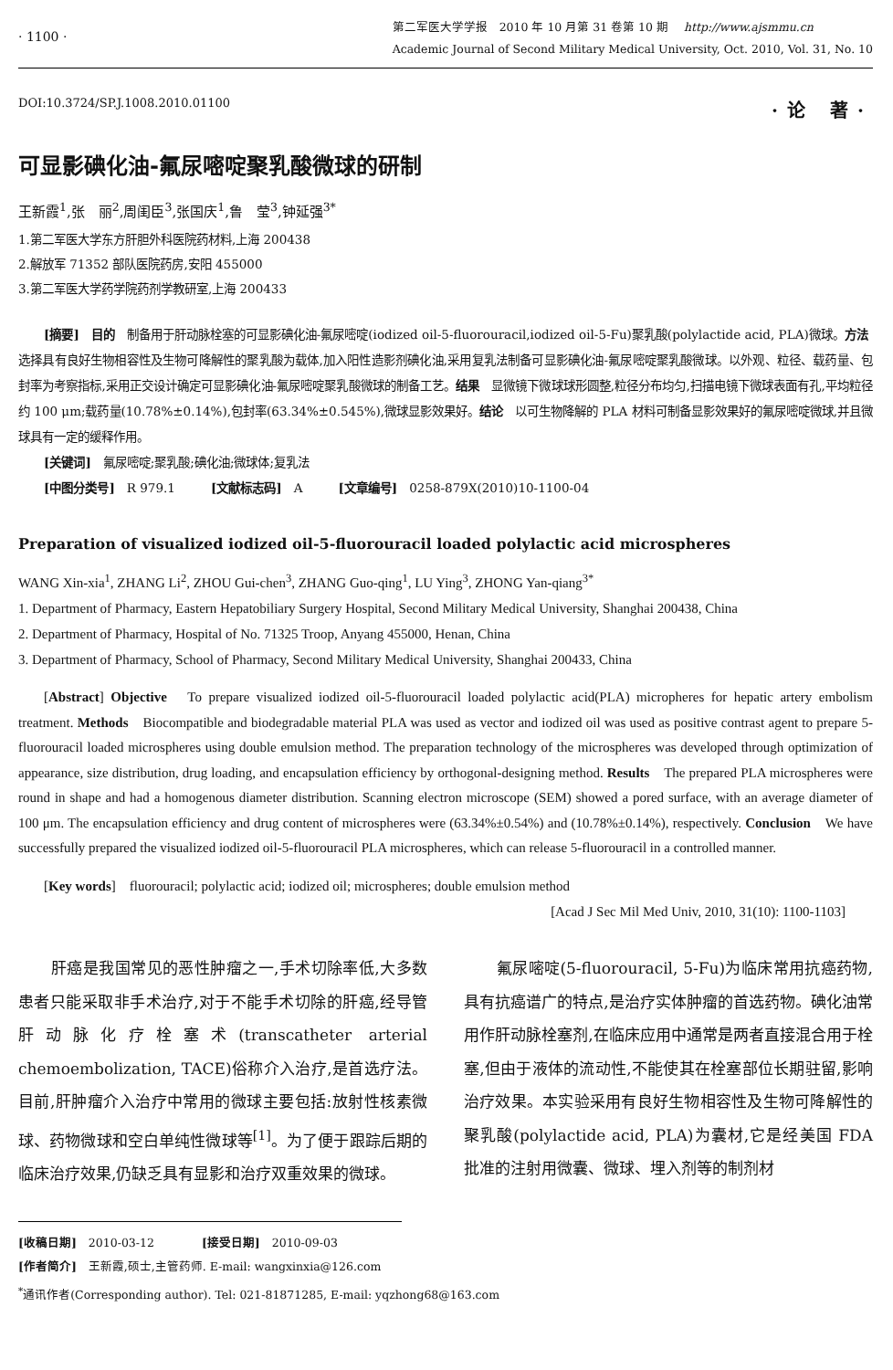· 1100 ·
第二军医大学学报　2010 年 10 月第 31 卷第 10 期　 http://www.ajsmmu.cn
Academic Journal of Second Military Medical University, Oct. 2010, Vol. 31, No. 10
DOI:10.3724/SP.J.1008.2010.01100 ·论 著·
可显影碘化油-氟尿嘧啶聚乳酸微球的研制
王新霞<sup>1</sup>,张　丽<sup>2</sup>,周闺臣<sup>3</sup>,张国庆<sup>1</sup>,鲁　莹<sup>3</sup>,钟延强<sup>3*</sup>
1.第二军医大学东方肝胆外科医院药材料,上海 200438
2.解放军 71352 部队医院药房,安阳 455000
3.第二军医大学药学院药剂学教研室,上海 200433
[摘要]　目的　制备用于肝动脉栓塞的可显影碘化油-氟尿嘧啶(iodized oil-5-fluorouracil,iodized oil-5-Fu)聚乳酸(polylactide acid, PLA)微球。方法　选择具有良好生物相容性及生物可降解性的聚乳酸为载体,加入阳性造影剂碘化油,采用复乳法制备可显影碘化油-氟尿嘧啶聚乳酸微球。以外观、粒径、载药量、包封率为考察指标,采用正交设计确定可显影碘化油-氟尿嘧啶聚乳酸微球的制备工艺。结果　显微镜下微球球形圆整,粒径分布均匀,扫描电镜下微球表面有孔,平均粒径约 100 μm;载药量(10.78%±0.14%),包封率(63.34%±0.545%),微球显影效果好。结论　以可生物降解的 PLA 材料可制备显影效果好的氟尿嘧啶微球,并且微球具有一定的缓释作用。
[关键词]　氟尿嘧啶;聚乳酸;碘化油;微球体;复乳法
[中图分类号]　R 979.1　　　[文献标志码]　A　　　[文章编号]　0258-879X(2010)10-1100-04
Preparation of visualized iodized oil-5-fluorouracil loaded polylactic acid microspheres
WANG Xin-xia<sup>1</sup>, ZHANG Li<sup>2</sup>, ZHOU Gui-chen<sup>3</sup>, ZHANG Guo-qing<sup>1</sup>, LU Ying<sup>3</sup>, ZHONG Yan-qiang<sup>3*</sup>
1. Department of Pharmacy, Eastern Hepatobiliary Surgery Hospital, Second Military Medical University, Shanghai 200438, China
2. Department of Pharmacy, Hospital of No. 71325 Troop, Anyang 455000, Henan, China
3. Department of Pharmacy, School of Pharmacy, Second Military Medical University, Shanghai 200433, China
[Abstract] Objective　To prepare visualized iodized oil-5-fluorouracil loaded polylactic acid(PLA) micropheres for hepatic artery embolism treatment. Methods　Biocompatible and biodegradable material PLA was used as vector and iodized oil was used as positive contrast agent to prepare 5-fluorouracil loaded microspheres using double emulsion method. The preparation technology of the microspheres was developed through optimization of appearance, size distribution, drug loading, and encapsulation efficiency by orthogonal-designing method. Results　The prepared PLA microspheres were round in shape and had a homogenous diameter distribution. Scanning electron microscope (SEM) showed a pored surface, with an average diameter of 100 μm. The encapsulation efficiency and drug content of microspheres were (63.34%±0.54%) and (10.78%±0.14%), respectively. Conclusion　We have successfully prepared the visualized iodized oil-5-fluorouracil PLA microspheres, which can release 5-fluorouracil in a controlled manner.
[Key words]　fluorouracil; polylactic acid; iodized oil; microspheres; double emulsion method
[Acad J Sec Mil Med Univ, 2010, 31(10): 1100-1103]
肝癌是我国常见的恶性肿瘤之一,手术切除率低,大多数患者只能采取非手术治疗,对于不能手术切除的肝癌,经导管肝动脉化疗栓塞术(transcatheter arterial chemoembolization, TACE)俗称介入治疗,是首选疗法。目前,肝肿瘤介入治疗中常用的微球主要包括:放射性核素微球、药物微球和空白单纯性微球等<sup>[1]</sup>。为了便于跟踪后期的临床治疗效果,仍缺乏具有显影和治疗双重效果的微球。
氟尿嘧啶(5-fluorouracil, 5-Fu)为临床常用抗癌药物,具有抗癌谱广的特点,是治疗实体肿瘤的首选药物。碘化油常用作肝动脉栓塞剂,在临床应用中通常是两者直接混合用于栓塞,但由于液体的流动性,不能使其在栓塞部位长期驻留,影响治疗效果。本实验采用有良好生物相容性及生物可降解性的聚乳酸(polylactide acid, PLA)为囊材,它是经美国 FDA 批准的注射用微囊、微球、埋入剂等的制剂材
[收稿日期]　2010-03-12　　　　[接受日期]　2010-09-03
[作者简介]　王新霞,硕士,主管药师. E-mail: wangxinxia@126.com
<sup>*</sup> 通讯作者(Corresponding author). Tel: 021-81871285, E-mail: yqzhong68@163.com